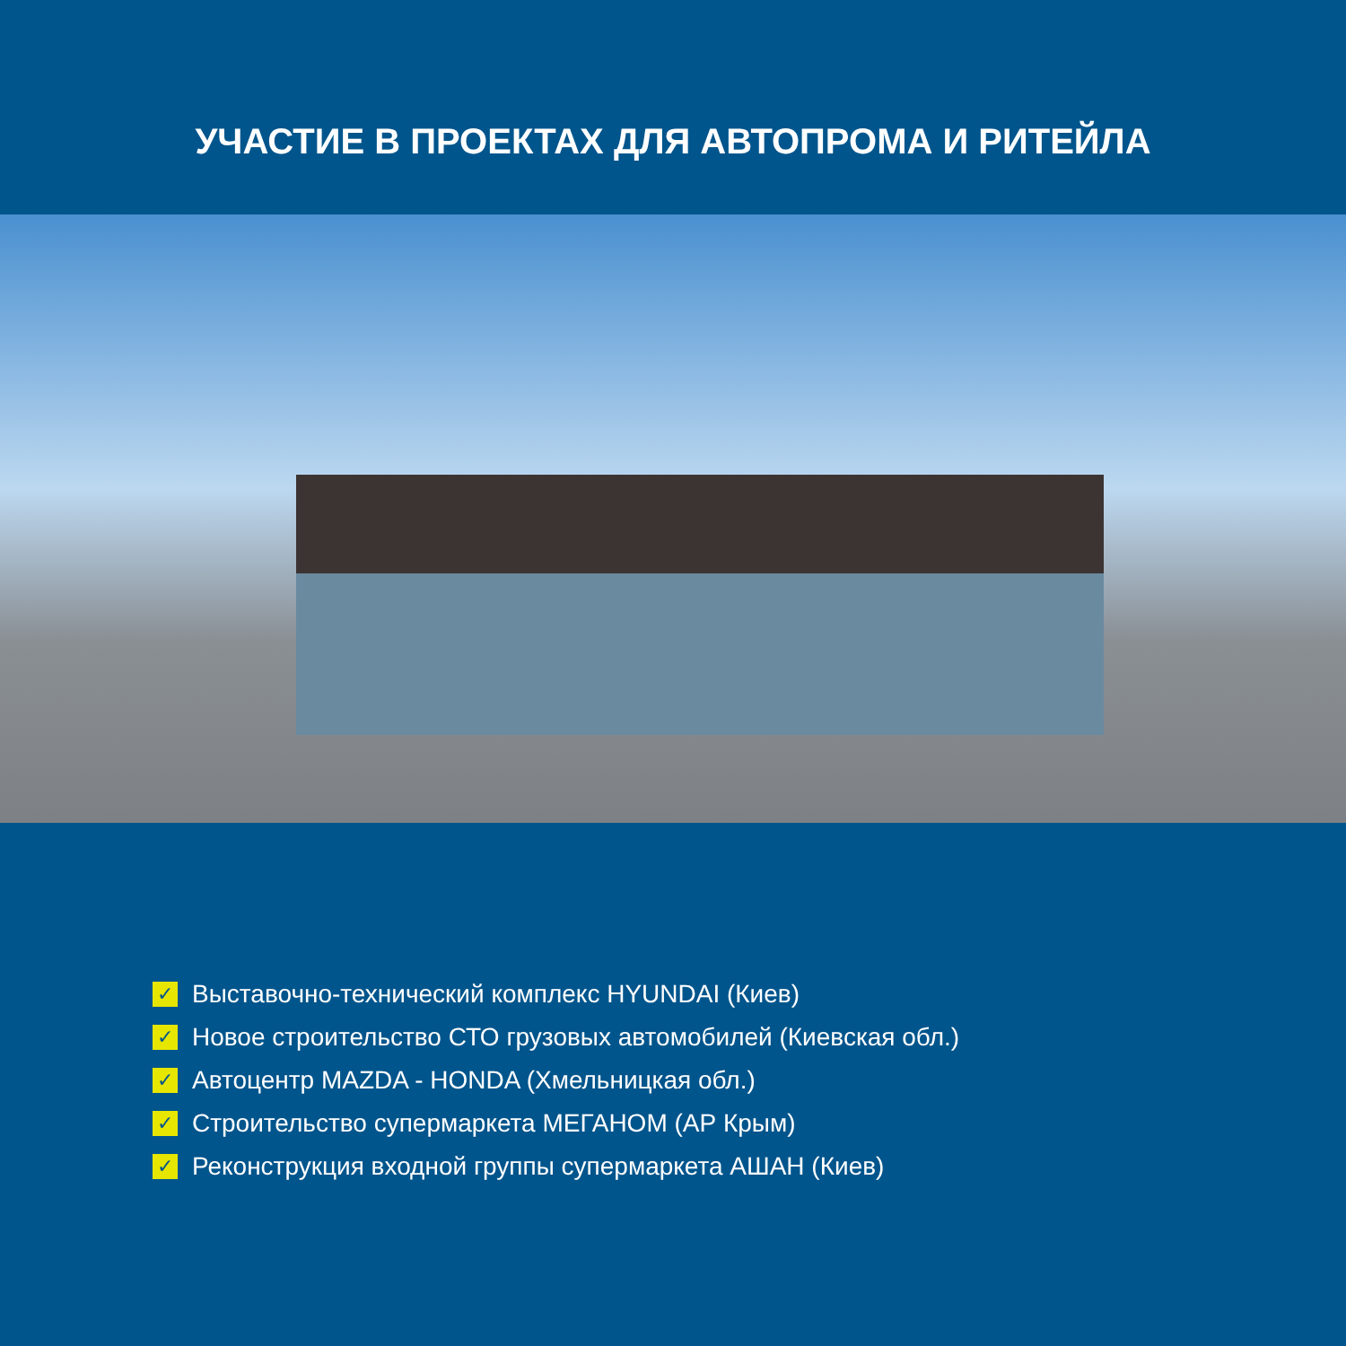УЧАСТИЕ В ПРОЕКТАХ ДЛЯ АВТОПРОМА И РИТЕЙЛА
✓ Выставочно-технический комплекс HYUNDAI (Киев)
✓ Новое строительство СТО грузовых автомобилей (Киевская обл.)
✓ Автоцентр MAZDA - HONDA (Хмельницкая обл.)
✓ Строительство супермаркета МЕГАНОМ (АР Крым)
✓ Реконструкция входной группы супермаркета АШАН (Киев)